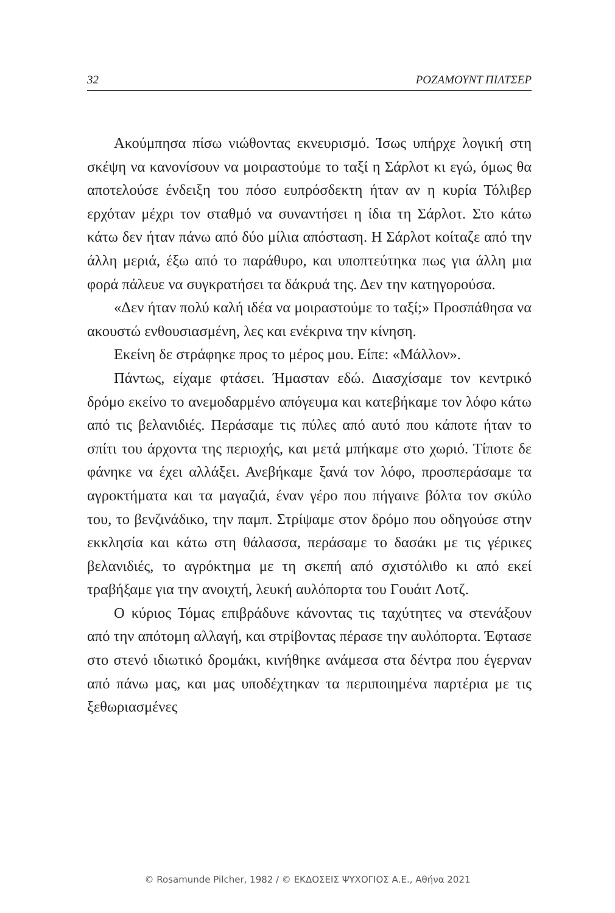32 ΡΟΖΑΜΟΥΝΤ ΠΙΛΤΣΕΡ
Ακούμπησα πίσω νιώθοντας εκνευρισμό. Ίσως υπήρχε λογική στη σκέψη να κανονίσουν να μοιραστούμε το ταξί η Σάρλοτ κι εγώ, όμως θα αποτελούσε ένδειξη του πόσο ευπρόσδεκτη ήταν αν η κυρία Τόλιβερ ερχόταν μέχρι τον σταθμό να συναντήσει η ίδια τη Σάρλοτ. Στο κάτω κάτω δεν ήταν πάνω από δύο μίλια απόσταση. Η Σάρλοτ κοίταζε από την άλλη μεριά, έξω από το παράθυρο, και υποπτεύτηκα πως για άλλη μια φορά πάλευε να συγκρατήσει τα δάκρυά της. Δεν την κατηγορούσα.
«Δεν ήταν πολύ καλή ιδέα να μοιραστούμε το ταξί;» Προσπάθησα να ακουστώ ενθουσιασμένη, λες και ενέκρινα την κίνηση.
Εκείνη δε στράφηκε προς το μέρος μου. Είπε: «Μάλλον».
Πάντως, είχαμε φτάσει. Ήμασταν εδώ. Διασχίσαμε τον κεντρικό δρόμο εκείνο το ανεμοδαρμένο απόγευμα και κατεβήκαμε τον λόφο κάτω από τις βελανιδιές. Περάσαμε τις πύλες από αυτό που κάποτε ήταν το σπίτι του άρχοντα της περιοχής, και μετά μπήκαμε στο χωριό. Τίποτε δε φάνηκε να έχει αλλάξει. Ανεβήκαμε ξανά τον λόφο, προσπεράσαμε τα αγροκτήματα και τα μαγαζιά, έναν γέρο που πήγαινε βόλτα τον σκύλο του, το βενζινάδικο, την παμπ. Στρίψαμε στον δρόμο που οδηγούσε στην εκκλησία και κάτω στη θάλασσα, περάσαμε το δασάκι με τις γέρικες βελανιδιές, το αγρόκτημα με τη σκεπή από σχιστόλιθο κι από εκεί τραβήξαμε για την ανοιχτή, λευκή αυλόπορτα του Γουάιτ Λοτζ.
Ο κύριος Τόμας επιβράδυνε κάνοντας τις ταχύτητες να στενάξουν από την απότομη αλλαγή, και στρίβοντας πέρασε την αυλόπορτα. Έφτασε στο στενό ιδιωτικό δρομάκι, κινήθηκε ανάμεσα στα δέντρα που έγερναν από πάνω μας, και μας υποδέχτηκαν τα περιποιημένα παρτέρια με τις ξεθωριασμένες
© Rosamunde Pilcher, 1982 / © ΕΚΔΟΣΕΙΣ ΨΥΧΟΓΙΟΣ Α.Ε., Αθήνα 2021